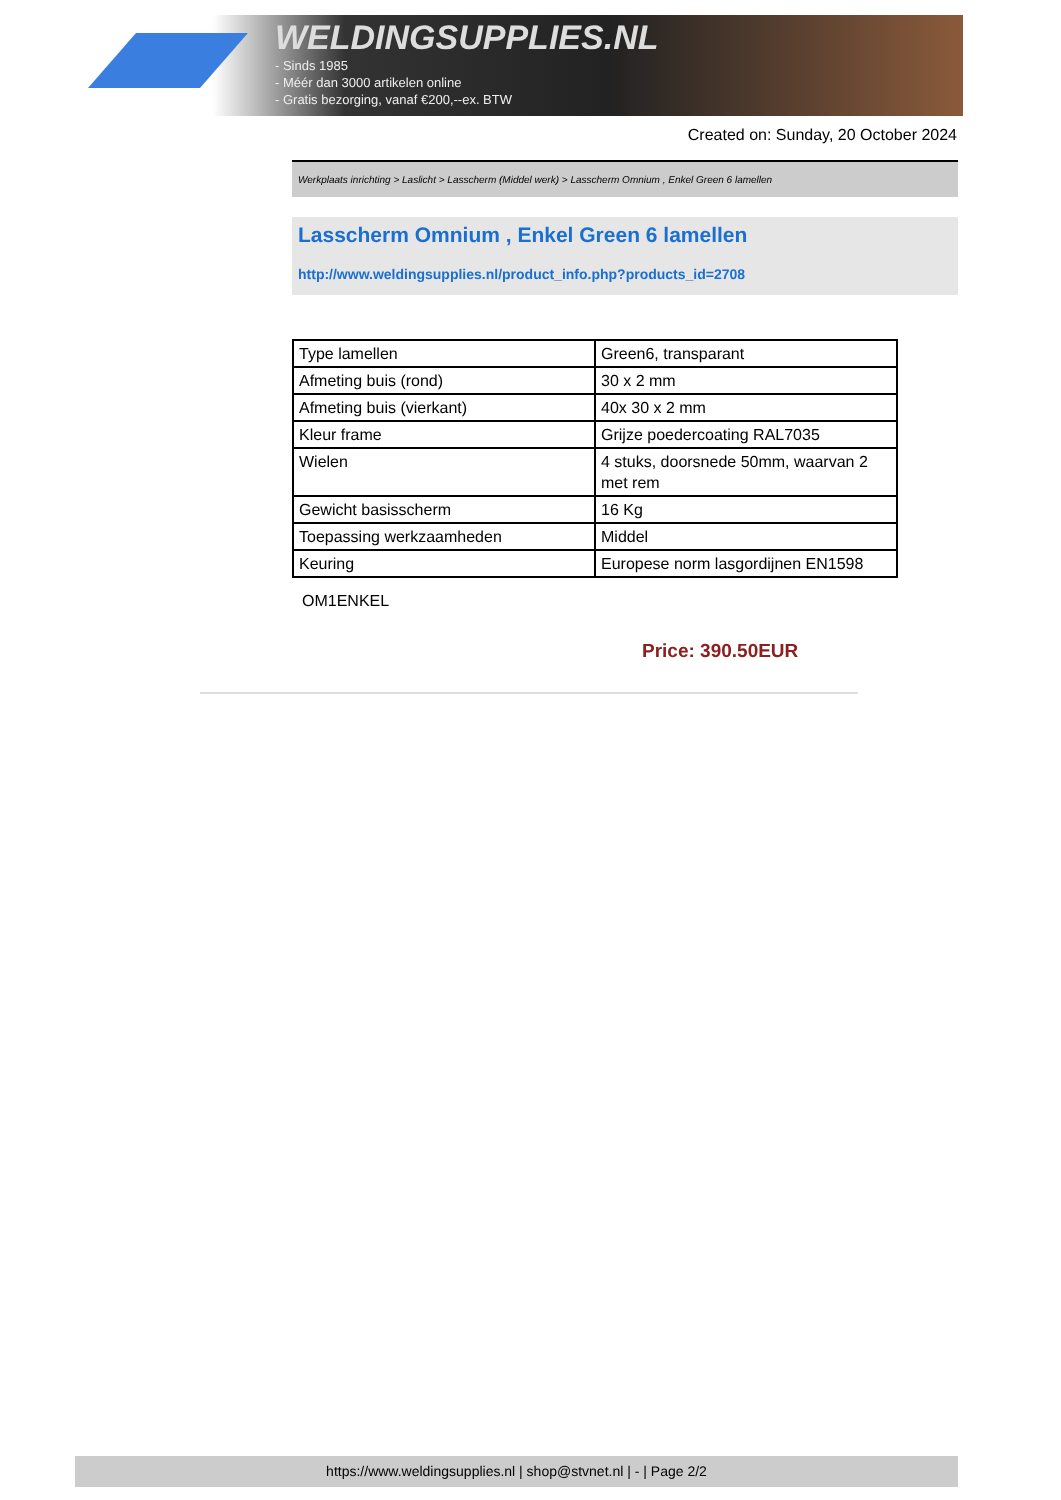WELDINGSUPPLIES.NL
- Sinds 1985
- Méér dan 3000 artikelen online
- Gratis bezorging, vanaf €200,--ex. BTW
Created on: Sunday, 20 October 2024
Werkplaats inrichting > Laslicht > Lasscherm (Middel werk) > Lasscherm Omnium , Enkel Green 6 lamellen
Lasscherm Omnium , Enkel Green 6 lamellen
http://www.weldingsupplies.nl/product_info.php?products_id=2708
| Type lamellen | Green6, transparant |
| Afmeting buis (rond) | 30 x 2 mm |
| Afmeting buis (vierkant) | 40x 30 x 2 mm |
| Kleur frame | Grijze poedercoating RAL7035 |
| Wielen | 4 stuks, doorsnede 50mm, waarvan 2 met rem |
| Gewicht basisscherm | 16 Kg |
| Toepassing werkzaamheden | Middel |
| Keuring | Europese norm lasgordijnen EN1598 |
OM1ENKEL
Price: 390.50EUR
https://www.weldingsupplies.nl | shop@stvnet.nl | - | Page 2/2